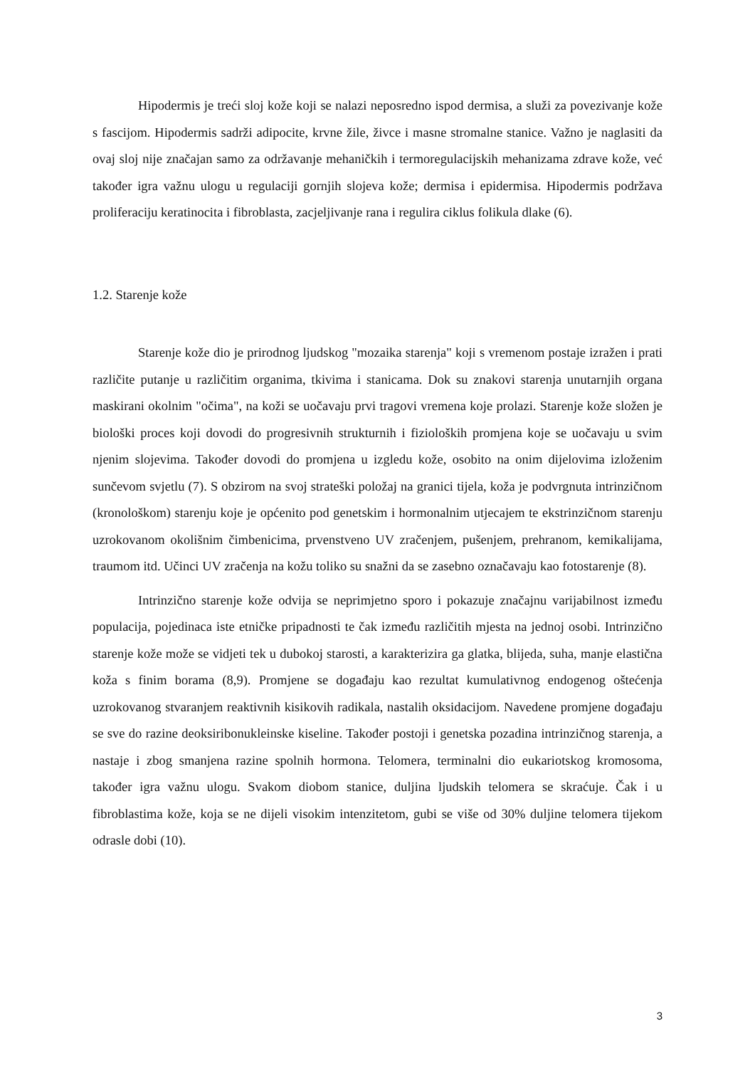Hipodermis je treći sloj kože koji se nalazi neposredno ispod dermisa, a služi za povezivanje kože s fascijom. Hipodermis sadrži adipocite, krvne žile, živce i masne stromalne stanice. Važno je naglasiti da ovaj sloj nije značajan samo za održavanje mehaničkih i termoregulacijskih mehanizama zdrave kože, već također igra važnu ulogu u regulaciji gornjih slojeva kože; dermisa i epidermisa. Hipodermis podržava proliferaciju keratinocita i fibroblasta, zacjeljivanje rana i regulira ciklus folikula dlake (6).
1.2. Starenje kože
Starenje kože dio je prirodnog ljudskog "mozaika starenja" koji s vremenom postaje izražen i prati različite putanje u različitim organima, tkivima i stanicama. Dok su znakovi starenja unutarnjih organa maskirani okolnim "očima", na koži se uočavaju prvi tragovi vremena koje prolazi. Starenje kože složen je biološki proces koji dovodi do progresivnih strukturnih i fizioloških promjena koje se uočavaju u svim njenim slojevima. Također dovodi do promjena u izgledu kože, osobito na onim dijelovima izloženim sunčevom svjetlu (7). S obzirom na svoj strateški položaj na granici tijela, koža je podvrgnuta intrinzičnom (kronološkom) starenju koje je općenito pod genetskim i hormonalnim utjecajem te ekstrinzičnom starenju uzrokovanom okolišnim čimbenicima, prvenstveno UV zračenjem, pušenjem, prehranom, kemikalijama, traumom itd. Učinci UV zračenja na kožu toliko su snažni da se zasebno označavaju kao fotostarenje (8).
Intrinzično starenje kože odvija se neprimjetno sporo i pokazuje značajnu varijabilnost između populacija, pojedinaca iste etničke pripadnosti te čak između različitih mjesta na jednoj osobi. Intrinzično starenje kože može se vidjeti tek u dubokoj starosti, a karakterizira ga glatka, blijeda, suha, manje elastična koža s finim borama (8,9). Promjene se događaju kao rezultat kumulativnog endogenog oštećenja uzrokovanog stvaranjem reaktivnih kisikovih radikala, nastalih oksidacijom. Navedene promjene događaju se sve do razine deoksiribonukleinske kiseline. Također postoji i genetska pozadina intrinzičnog starenja, a nastaje i zbog smanjena razine spolnih hormona. Telomera, terminalni dio eukariotskog kromosoma, također igra važnu ulogu. Svakom diobom stanice, duljina ljudskih telomera se skraćuje. Čak i u fibroblastima kože, koja se ne dijeli visokim intenzitetom, gubi se više od 30% duljine telomera tijekom odrasle dobi (10).
3